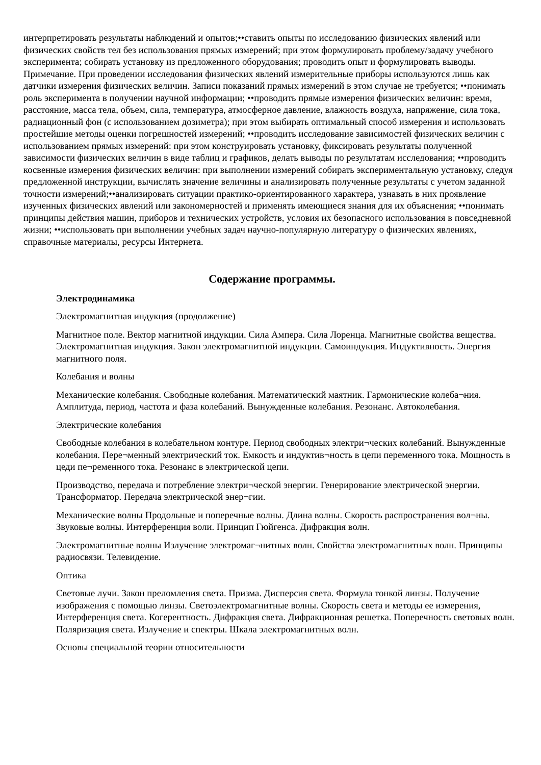интерпретировать результаты наблюдений и опытов;••ставить опыты по исследованию физических явлений или физических свойств тел без использования прямых измерений; при этом формулировать проблему/задачу учебного эксперимента; собирать установку из предложенного оборудования; проводить опыт и формулировать выводы.
Примечание. При проведении исследования физических явлений измерительные приборы используются лишь как датчики измерения физических величин. Записи показаний прямых измерений в этом случае не требуется; ••понимать роль эксперимента в получении научной информации; ••проводить прямые измерения физических величин: время, расстояние, масса тела, объем, сила, температура, атмосферное давление, влажность воздуха, напряжение, сила тока, радиационный фон (с использованием дозиметра); при этом выбирать оптимальный способ измерения и использовать простейшие методы оценки погрешностей измерений; ••проводить исследование зависимостей физических величин с использованием прямых измерений: при этом конструировать установку, фиксировать результаты полученной зависимости физических величин в виде таблиц и графиков, делать выводы по результатам исследования; ••проводить косвенные измерения физических величин: при выполнении измерений собирать экспериментальную установку, следуя предложенной инструкции, вычислять значение величины и анализировать полученные результаты с учетом заданной точности измерений;••анализировать ситуации практико-ориентированного характера, узнавать в них проявление изученных физических явлений или закономерностей и применять имеющиеся знания для их объяснения; ••понимать принципы действия машин, приборов и технических устройств, условия их безопасного использования в повседневной жизни; ••использовать при выполнении учебных задач научно-популярную литературу о физических явлениях, справочные материалы, ресурсы Интернета.
Содержание программы.
Электродинамика
Электромагнитная индукция (продолжение)
Магнитное поле. Вектор магнитной индукции. Сила Ампера. Сила Лоренца. Магнитные свойства вещества. Электромагнитная индукция. Закон электромагнитной индукции. Самоиндукция. Индуктивность. Энергия магнитного поля.
Колебания и волны
Механические колебания. Свободные колебания. Математический маятник. Гармонические колеба¬ния. Амплитуда, период, частота и фаза колебаний. Вынужденные колебания. Резонанс. Автоколебания.
Электрические колебания
Свободные колебания в колебательном контуре. Период свободных электри¬ческих колебаний. Вынужденные колебания. Пере¬менный электрический ток. Емкость и индуктив¬ность в цепи переменного тока. Мощность в цеди пе¬ременного тока. Резонанс в электрической цепи.
Производство, передача и потребление электри¬ческой энергии. Генерирование электрической энергии. Трансформатор. Передача электрической энер¬гии.
Механические волны Продольные и поперечные волны. Длина волны. Скорость распространения вол¬ны. Звуковые волны. Интерференция воли. Принцип Гюйгенса. Дифракция волн.
Электромагнитные волны Излучение электромаг¬нитных волн. Свойства электромагнитных волн. Принципы радиосвязи. Телевидение.
Оптика
Световые лучи. Закон преломления света. Призма. Дисперсия света. Формула тонкой линзы. Получение изображения с помощью линзы. Светоэлектромагнитные волны. Скорость света и методы ее измерения, Интерференция света. Когерентность. Дифракция света. Дифракционная решетка. Поперечность световых волн. Поляризация света. Излучение и спектры. Шкала электромагнитных волн.
Основы специальной теории относительности